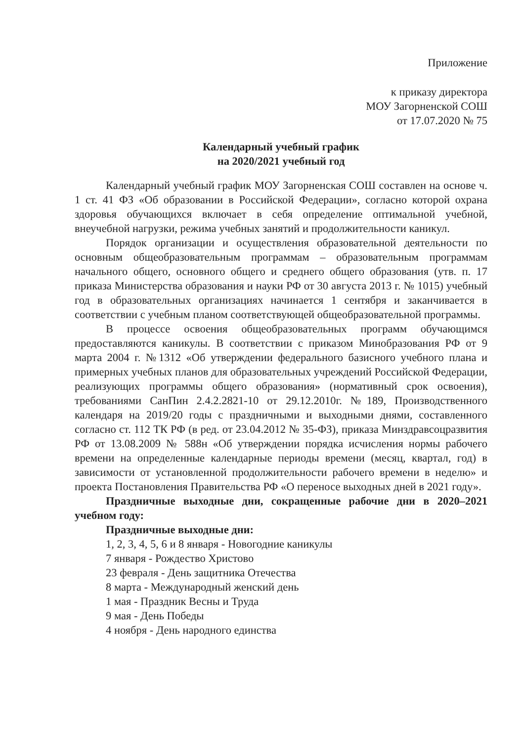Приложение
к приказу директора
МОУ Загорненской СОШ
от 17.07.2020 № 75
Календарный учебный график
на 2020/2021 учебный год
Календарный учебный график МОУ Загорненская СОШ составлен на основе ч. 1 ст. 41 ФЗ «Об образовании в Российской Федерации», согласно которой охрана здоровья обучающихся включает в себя определение оптимальной учебной, внеучебной нагрузки, режима учебных занятий и продолжительности каникул.
Порядок организации и осуществления образовательной деятельности по основным общеобразовательным программам – образовательным программам начального общего, основного общего и среднего общего образования (утв. п. 17 приказа Министерства образования и науки РФ от 30 августа 2013 г. № 1015) учебный год в образовательных организациях начинается 1 сентября и заканчивается в соответствии с учебным планом соответствующей общеобразовательной программы.
В процессе освоения общеобразовательных программ обучающимся предоставляются каникулы. В соответствии с приказом Минобразования РФ от 9 марта 2004 г. №1312 «Об утверждении федерального базисного учебного плана и примерных учебных планов для образовательных учреждений Российской Федерации, реализующих программы общего образования» (нормативный срок освоения), требованиями СанПин 2.4.2.2821-10 от 29.12.2010г. №189, Производственного календаря на 2019/20 годы с праздничными и выходными днями, составленного согласно ст. 112 ТК РФ (в ред. от 23.04.2012 № 35-ФЗ), приказа Минздравсоцразвития РФ от 13.08.2009 № 588н «Об утверждении порядка исчисления нормы рабочего времени на определенные календарные периоды времени (месяц, квартал, год) в зависимости от установленной продолжительности рабочего времени в неделю» и проекта Постановления Правительства РФ «О переносе выходных дней в 2021 году».
Праздничные выходные дни, сокращенные рабочие дни в 2020–2021 учебном году:
Праздничные выходные дни:
1, 2, 3, 4, 5, 6 и 8 января - Новогодние каникулы
7 января - Рождество Христово
23 февраля - День защитника Отечества
8 марта - Международный женский день
1 мая - Праздник Весны и Труда
9 мая - День Победы
4 ноября - День народного единства